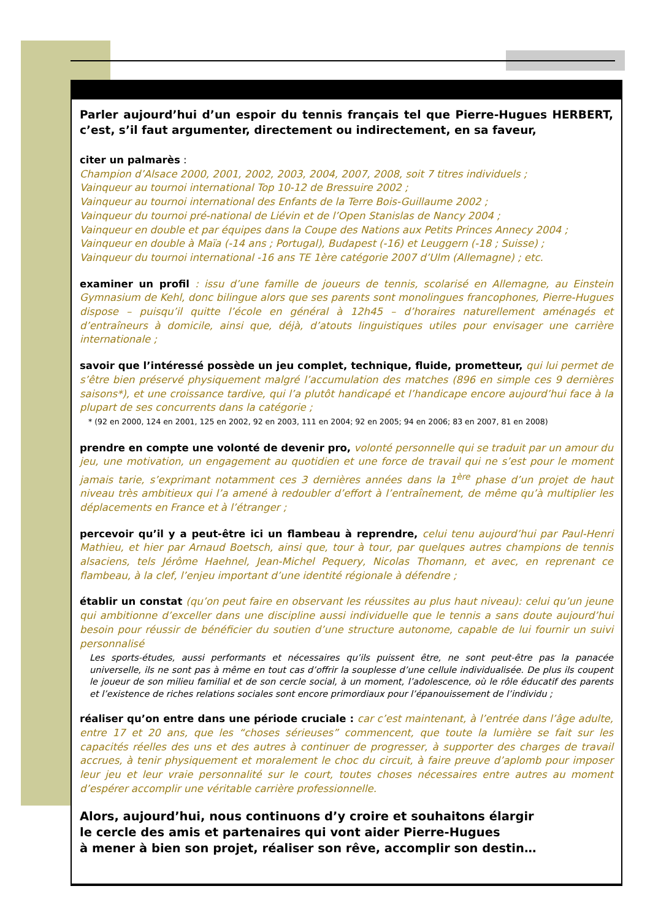Parler aujourd’hui d’un espoir du tennis français tel que Pierre-Hugues HERBERT, c’est, s’il faut argumenter, directement ou indirectement, en sa faveur,
citer un palmarès :
Champion d’Alsace 2000, 2001, 2002, 2003, 2004, 2007, 2008, soit 7 titres individuels ;
Vainqueur au tournoi international Top 10-12 de Bressuire 2002 ;
Vainqueur au tournoi international des Enfants de la Terre Bois-Guillaume 2002 ;
Vainqueur du tournoi pré-national de Liévin et de l’Open Stanislas de Nancy 2004 ;
Vainqueur en double et par équipes dans la Coupe des Nations aux Petits Princes Annecy 2004 ;
Vainqueur en double à Maïa (-14 ans ; Portugal), Budapest (-16) et Leuggern (-18 ; Suisse) ;
Vainqueur du tournoi international -16 ans TE 1ère catégorie 2007 d’Ulm (Allemagne) ; etc.
examiner un profil : issu d’une famille de joueurs de tennis, scolarisé en Allemagne, au Einstein Gymnasium de Kehl, donc bilingue alors que ses parents sont monolingues francophones, Pierre-Hugues dispose – puisqu’il quitte l’école en général à 12h45 – d’horaires naturellement aménagés et d’entraîneurs à domicile, ainsi que, déjà, d’atouts linguistiques utiles pour envisager une carrière internationale ;
savoir que l’intéressé possède un jeu complet, technique, fluide, prometteur, qui lui permet de s’être bien préservé physiquement malgré l’accumulation des matches (896 en simple ces 9 dernières saisons*), et une croissance tardive, qui l’a plutôt handicapé et l’handicape encore aujourd’hui face à la plupart de ses concurrents dans la catégorie ;
* (92 en 2000, 124 en 2001, 125 en 2002, 92 en 2003, 111 en 2004; 92 en 2005; 94 en 2006; 83 en 2007, 81 en 2008)
prendre en compte une volonté de devenir pro, volonté personnelle qui se traduit par un amour du jeu, une motivation, un engagement au quotidien et une force de travail qui ne s’est pour le moment jamais tarie, s’exprimant notamment ces 3 dernières années dans la 1<sup>ère</sup> phase d’un projet de haut niveau très ambitieux qui l’a amené à redoubler d’effort à l’entraînement, de même qu’à multiplier les déplacements en France et à l’étranger ;
percevoir qu’il y a peut-être ici un flambeau à reprendre, celui tenu aujourd’hui par Paul-Henri Mathieu, et hier par Arnaud Boetsch, ainsi que, tour à tour, par quelques autres champions de tennis alsaciens, tels Jérôme Haehnel, Jean-Michel Pequery, Nicolas Thomann, et avec, en reprenant ce flambeau, à la clef, l’enjeu important d’une identité régionale à défendre ;
établir un constat (qu’on peut faire en observant les réussites au plus haut niveau): celui qu’un jeune qui ambitionne d’exceller dans une discipline aussi individuelle que le tennis a sans doute aujourd’hui besoin pour réussir de bénéficier du soutien d’une structure autonome, capable de lui fournir un suivi personnalisé
Les sports-études, aussi performants et nécessaires qu’ils puissent être, ne sont peut-être pas la panacée universelle, ils ne sont pas à même en tout cas d’offrir la souplesse d’une cellule individualisée. De plus ils coupent le joueur de son milieu familial et de son cercle social, à un moment, l’adolescence, où le rôle éducatif des parents et l’existence de riches relations sociales sont encore primordiaux pour l’épanouissement de l’individu ;
réaliser qu’on entre dans une période cruciale : car c’est maintenant, à l’entrée dans l’âge adulte, entre 17 et 20 ans, que les “choses sérieuses” commencent, que toute la lumière se fait sur les capacités réelles des uns et des autres à continuer de progresser, à supporter des charges de travail accrues, à tenir physiquement et moralement le choc du circuit, à faire preuve d’aplomb pour imposer leur jeu et leur vraie personnalité sur le court, toutes choses nécessaires entre autres au moment d’espérer accomplir une véritable carrière professionnelle.
Alors, aujourd’hui, nous continuons d’y croire et souhaitons élargir
le cercle des amis et partenaires qui vont aider Pierre-Hugues
à mener à bien son projet, réaliser son rêve, accomplir son destin…